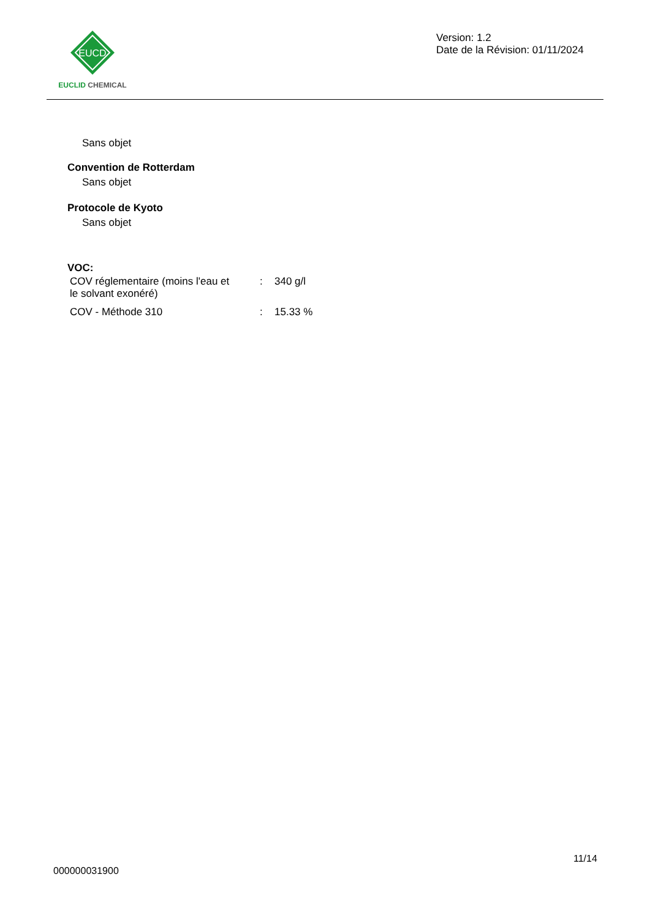EUCD
EUCLID CHEMICAL
Version: 1.2
Date de la Révision: 01/11/2024
Sans objet
Convention de Rotterdam
Sans objet
Protocole de Kyoto
Sans objet
VOC:
| COV réglementaire (moins l'eau et le solvant exonéré) | : | 340 g/l |
| COV - Méthode 310 | : | 15.33 % |
11/14
000000031900